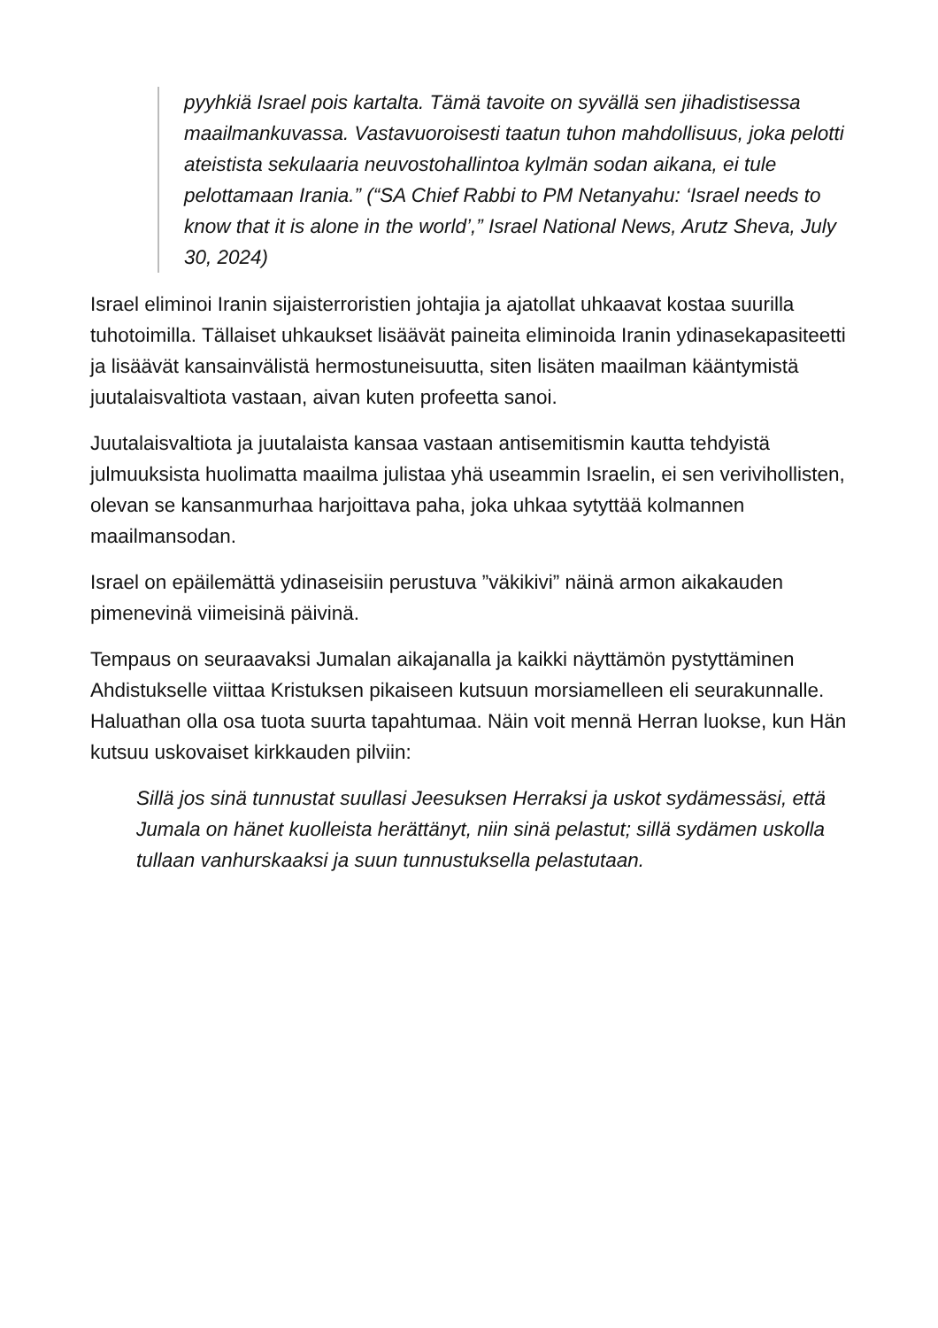pyyhkiä Israel pois kartalta. Tämä tavoite on syvällä sen jihadistisessa maailmankuvassa. Vastavuoroisesti taatun tuhon mahdollisuus, joka pelotti ateistista sekulaaria neuvostohallintoa kylmän sodan aikana, ei tule pelottamaan Irania.” (“SA Chief Rabbi to PM Netanyahu: ‘Israel needs to know that it is alone in the world’,” Israel National News, Arutz Sheva, July 30, 2024)
Israel eliminoi Iranin sijaisterroristien johtajia ja ajatollat uhkaavat kostaa suurilla tuhotoimilla. Tällaiset uhkaukset lisäävät paineita eliminoida Iranin ydinasekapasiteetti ja lisäävät kansainvälistä hermostuneisuutta, siten lisäten maailman kääntymistä juutalaisvaltiota vastaan, aivan kuten profeetta sanoi.
Juutalaisvaltiota ja juutalaista kansaa vastaan antisemitismin kautta tehdyistä julmuuksista huolimatta maailma julistaa yhä useammin Israelin, ei sen verivihollisten, olevan se kansanmurhaa harjoittava paha, joka uhkaa sytyttää kolmannen maailmansodan.
Israel on epäilemättä ydinaseisiin perustuva ”väkikivi” näinä armon aikakauden pimenevinä viimeisinä päivinä.
Tempaus on seuraavaksi Jumalan aikajanalla ja kaikki näyttämön pystyttäminen Ahdistukselle viittaa Kristuksen pikaiseen kutsuun morsiamelleen eli seurakunnalle. Haluathan olla osa tuota suurta tapahtumaa. Näin voit mennä Herran luokse, kun Hän kutsuu uskovaiset kirkkauden pilviin:
Sillä jos sinä tunnustat suullasi Jeesuksen Herraksi ja uskot sydämessäsi, että Jumala on hänet kuolleista herättänyt, niin sinä pelastut; sillä sydämen uskolla tullaan vanhurskaaksi ja suun tunnustuksella pelastutaan.